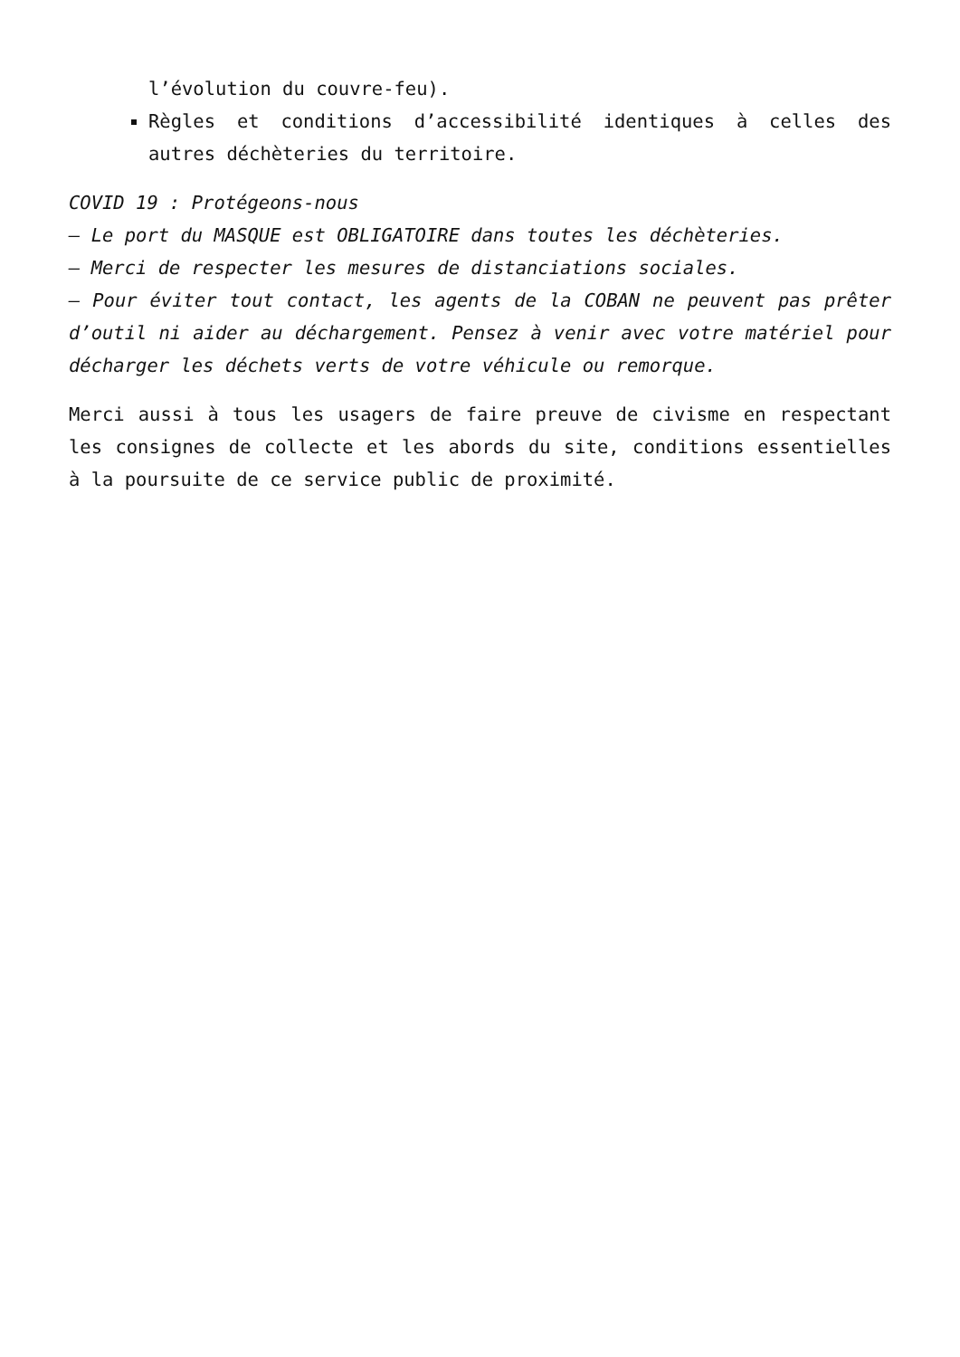l’évolution du couvre-feu).
Règles et conditions d’accessibilité identiques à celles des autres déchèteries du territoire.
COVID 19 : Protégeons-nous
– Le port du MASQUE est OBLIGATOIRE dans toutes les déchèteries.
– Merci de respecter les mesures de distanciations sociales.
– Pour éviter tout contact, les agents de la COBAN ne peuvent pas prêter d’outil ni aider au déchargement. Pensez à venir avec votre matériel pour décharger les déchets verts de votre véhicule ou remorque.
Merci aussi à tous les usagers de faire preuve de civisme en respectant les consignes de collecte et les abords du site, conditions essentielles à la poursuite de ce service public de proximité.